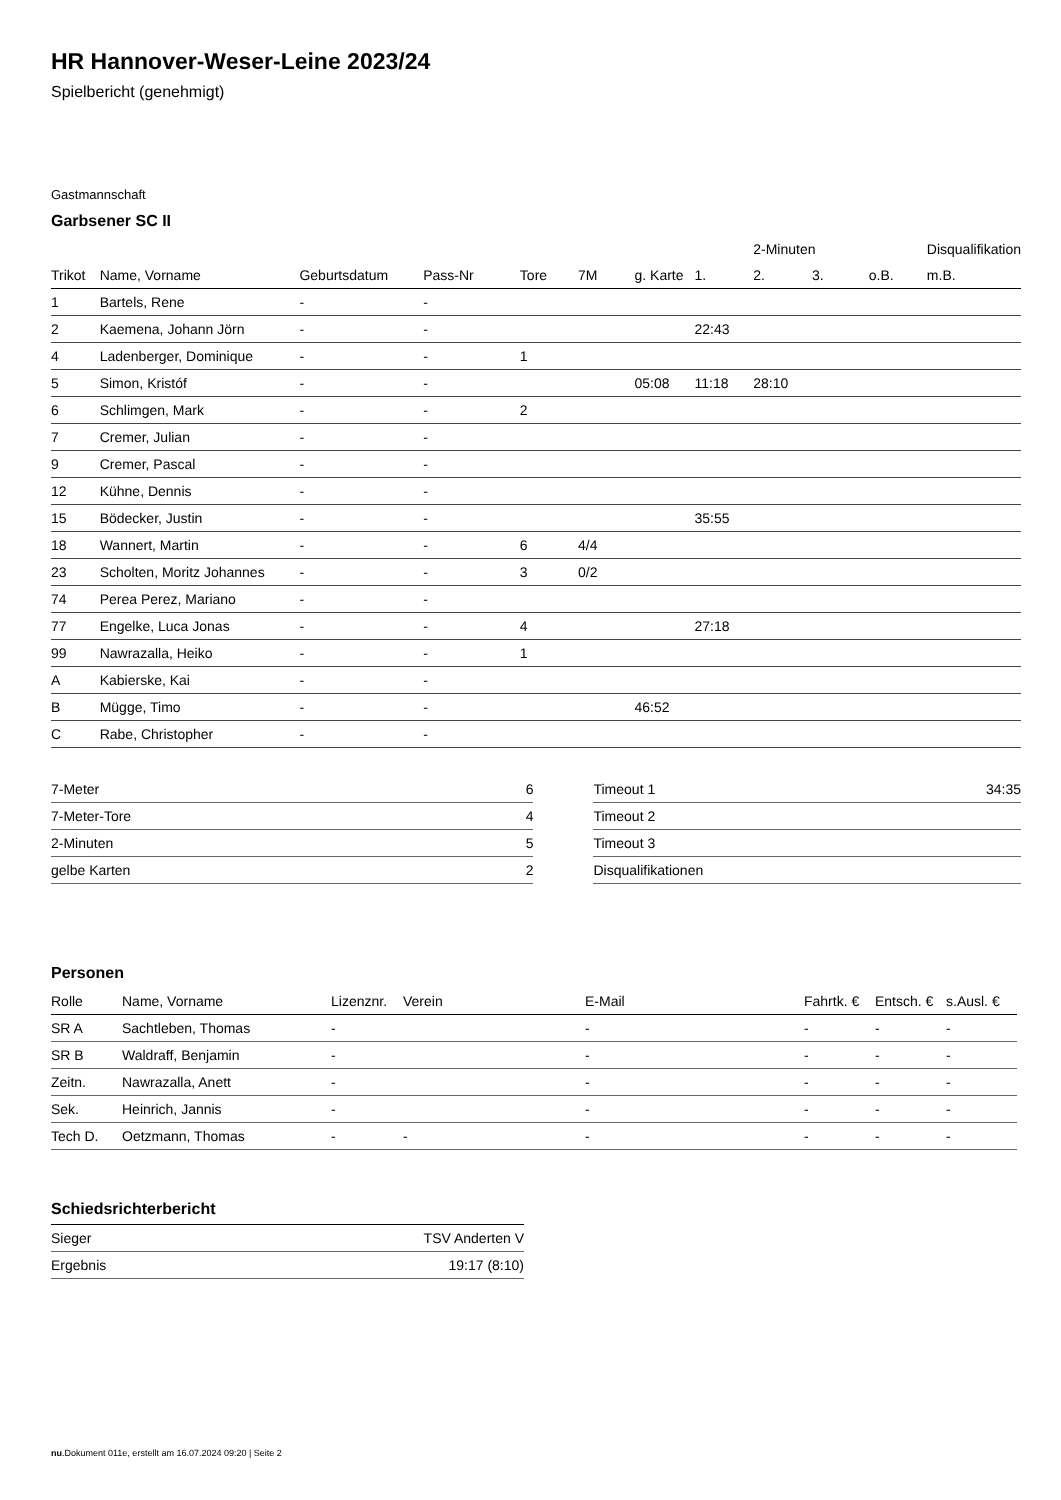HR Hannover-Weser-Leine 2023/24
Spielbericht (genehmigt)
Gastmannschaft
Garbsener SC II
| | | | | | | | | 2-Minuten | | | Disqualifikation |
| --- | --- | --- | --- | --- | --- | --- | --- | --- | --- | --- | --- |
| Trikot | Name, Vorname | Geburtsdatum | Pass-Nr | Tore | 7M | g. Karte | 1. | 2. | 3. | o.B. | m.B. |
| 1 | Bartels, Rene | - | - | | | | | | | | |
| 2 | Kaemena, Johann Jörn | - | - | | | | 22:43 | | | | |
| 4 | Ladenberger, Dominique | - | - | 1 | | | | | | | |
| 5 | Simon, Kristóf | - | - | | | 05:08 | 11:18 | 28:10 | | | |
| 6 | Schlimgen, Mark | - | - | 2 | | | | | | | |
| 7 | Cremer, Julian | - | - | | | | | | | | |
| 9 | Cremer, Pascal | - | - | | | | | | | | |
| 12 | Kühne, Dennis | - | - | | | | | | | | |
| 15 | Bödecker, Justin | - | - | | | | 35:55 | | | | |
| 18 | Wannert, Martin | - | - | 6 | 4/4 | | | | | | |
| 23 | Scholten, Moritz Johannes | - | - | 3 | 0/2 | | | | | | |
| 74 | Perea Perez, Mariano | - | - | | | | | | | | |
| 77 | Engelke, Luca Jonas | - | - | 4 | | | 27:18 | | | | |
| 99 | Nawrazalla, Heiko | - | - | 1 | | | | | | | |
| A | Kabierske, Kai | - | - | | | | | | | | |
| B | Mügge, Timo | - | - | | | 46:52 | | | | | |
| C | Rabe, Christopher | - | - | | | | | | | | |
| 7-Meter | 6 |
| 7-Meter-Tore | 4 |
| 2-Minuten | 5 |
| gelbe Karten | 2 |
| Timeout 1 | 34:35 |
| Timeout 2 | |
| Timeout 3 | |
| Disqualifikationen | |
Personen
| Rolle | Name, Vorname | Lizenznr. | Verein | E-Mail | Fahrtk. € | Entsch. € | s.Ausl. € |
| --- | --- | --- | --- | --- | --- | --- | --- |
| SR A | Sachtleben, Thomas | - | | - | - | - | - |
| SR B | Waldraff, Benjamin | - | | - | - | - | - |
| Zeitn. | Nawrazalla, Anett | - | | - | - | - | - |
| Sek. | Heinrich, Jannis | - | | - | - | - | - |
| Tech D. | Oetzmann, Thomas | - | - | - | - | - | - |
Schiedsrichterbericht
| Sieger | TSV Anderten V |
| Ergebnis | 19:17 (8:10) |
nu.Dokument 011e, erstellt am 16.07.2024 09:20 | Seite 2